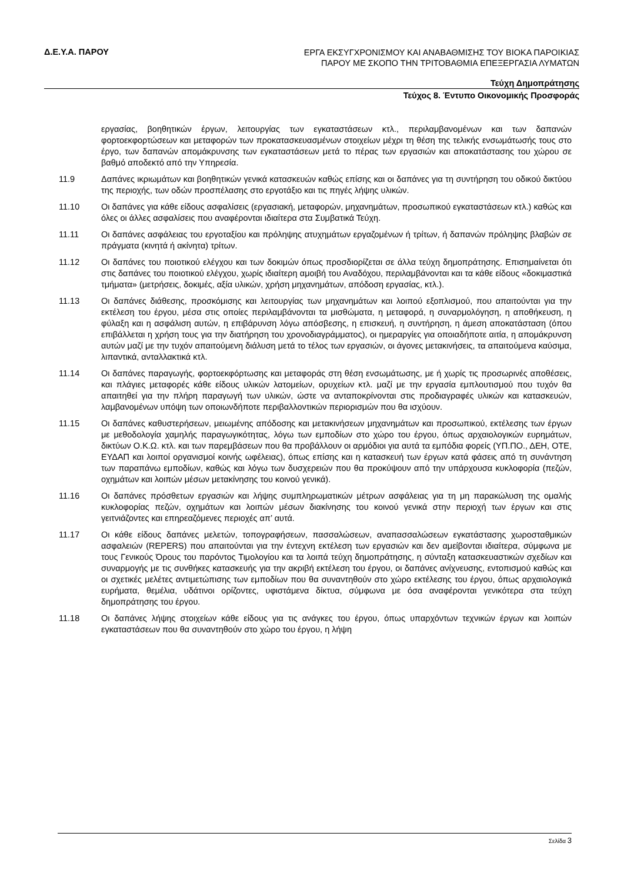Δ.Ε.Υ.Α. ΠΑΡΟΥ
ΕΡΓΑ ΕΚΣΥΓΧΡΟΝΙΣΜΟΥ ΚΑΙ ΑΝΑΒΑΘΜΙΣΗΣ ΤΟΥ ΒΙΟΚΑ ΠΑΡΟΙΚΙΑΣ
ΠΑΡΟΥ ΜΕ ΣΚΟΠΟ ΤΗΝ ΤΡΙΤΟΒΑΘΜΙΑ ΕΠΕΞΕΡΓΑΣΙΑ ΛΥΜΑΤΩΝ
Τεύχη Δημοπράτησης
Τεύχος 8. Έντυπο Οικονομικής Προσφοράς
εργασίας, βοηθητικών έργων, λειτουργίας των εγκαταστάσεων κτλ., περιλαμβανομένων και των δαπανών φορτοεκφορτώσεων και μεταφορών των προκατασκευασμένων στοιχείων μέχρι τη θέση της τελικής ενσωμάτωσής τους στο έργο, των δαπανών απομάκρυνσης των εγκαταστάσεων μετά το πέρας των εργασιών και αποκατάστασης του χώρου σε βαθμό αποδεκτό από την Υπηρεσία.
11.9 Δαπάνες ικριωμάτων και βοηθητικών γενικά κατασκευών καθώς επίσης και οι δαπάνες για τη συντήρηση του οδικού δικτύου της περιοχής, των οδών προσπέλασης στο εργοτάξιο και τις πηγές λήψης υλικών.
11.10 Οι δαπάνες για κάθε είδους ασφαλίσεις (εργασιακή, μεταφορών, μηχανημάτων, προσωπικού εγκαταστάσεων κτλ.) καθώς και όλες οι άλλες ασφαλίσεις που αναφέρονται ιδιαίτερα στα Συμβατικά Τεύχη.
11.11 Οι δαπάνες ασφάλειας του εργοταξίου και πρόληψης ατυχημάτων εργαζομένων ή τρίτων, ή δαπανών πρόληψης βλαβών σε πράγματα (κινητά ή ακίνητα) τρίτων.
11.12 Οι δαπάνες του ποιοτικού ελέγχου και των δοκιμών όπως προσδιορίζεται σε άλλα τεύχη δημοπράτησης. Επισημαίνεται ότι στις δαπάνες του ποιοτικού ελέγχου, χωρίς ιδιαίτερη αμοιβή του Αναδόχου, περιλαμβάνονται και τα κάθε είδους «δοκιμαστικά τμήματα» (μετρήσεις, δοκιμές, αξία υλικών, χρήση μηχανημάτων, απόδοση εργασίας, κτλ.).
11.13 Οι δαπάνες διάθεσης, προσκόμισης και λειτουργίας των μηχανημάτων και λοιπού εξοπλισμού, που απαιτούνται για την εκτέλεση του έργου, μέσα στις οποίες περιλαμβάνονται τα μισθώματα, η μεταφορά, η συναρμολόγηση, η αποθήκευση, η φύλαξη και η ασφάλιση αυτών, η επιβάρυνση λόγω απόσβεσης, η επισκευή, η συντήρηση, η άμεση αποκατάσταση (όπου επιβάλλεται η χρήση τους για την διατήρηση του χρονοδιαγράμματος), οι ημεραργίες για οποιαδήποτε αιτία, η απομάκρυνση αυτών μαζί με την τυχόν απαιτούμενη διάλυση μετά το τέλος των εργασιών, οι άγονες μετακινήσεις, τα απαιτούμενα καύσιμα, λιπαντικά, ανταλλακτικά κτλ.
11.14 Οι δαπάνες παραγωγής, φορτοεκφόρτωσης και μεταφοράς στη θέση ενσωμάτωσης, με ή χωρίς τις προσωρινές αποθέσεις, και πλάγιες μεταφορές κάθε είδους υλικών λατομείων, ορυχείων κτλ. μαζί με την εργασία εμπλουτισμού που τυχόν θα απαιτηθεί για την πλήρη παραγωγή των υλικών, ώστε να ανταποκρίνονται στις προδιαγραφές υλικών και κατασκευών, λαμβανομένων υπόψη των οποιωνδήποτε περιβαλλοντικών περιορισμών που θα ισχύουν.
11.15 Οι δαπάνες καθυστερήσεων, μειωμένης απόδοσης και μετακινήσεων μηχανημάτων και προσωπικού, εκτέλεσης των έργων με μεθοδολογία χαμηλής παραγωγικότητας, λόγω των εμποδίων στο χώρο του έργου, όπως αρχαιολογικών ευρημάτων, δικτύων Ο.Κ.Ω. κτλ. και των παρεμβάσεων που θα προβάλλουν οι αρμόδιοι για αυτά τα εμπόδια φορείς (ΥΠ.ΠΟ., ΔΕΗ, ΟΤΕ, ΕΥΔΑΠ και λοιποί οργανισμοί κοινής ωφέλειας), όπως επίσης και η κατασκευή των έργων κατά φάσεις από τη συνάντηση των παραπάνω εμποδίων, καθώς και λόγω των δυσχερειών που θα προκύψουν από την υπάρχουσα κυκλοφορία (πεζών, οχημάτων και λοιπών μέσων μετακίνησης του κοινού γενικά).
11.16 Οι δαπάνες πρόσθετων εργασιών και λήψης συμπληρωματικών μέτρων ασφάλειας για τη μη παρακώλυση της ομαλής κυκλοφορίας πεζών, οχημάτων και λοιπών μέσων διακίνησης του κοινού γενικά στην περιοχή των έργων και στις γειτνιάζοντες και επηρεαζόμενες περιοχές απ’ αυτά.
11.17 Οι κάθε είδους δαπάνες μελετών, τοπογραφήσεων, πασσαλώσεων, αναπασσαλώσεων εγκατάστασης χωροσταθμικών ασφαλειών (REPERS) που απαιτούνται για την έντεχνη εκτέλεση των εργασιών και δεν αμείβονται ιδιαίτερα, σύμφωνα με τους Γενικούς Όρους του παρόντος Τιμολογίου και τα λοιπά τεύχη δημοπράτησης, η σύνταξη κατασκευαστικών σχεδίων και συναρμογής με τις συνθήκες κατασκευής για την ακριβή εκτέλεση του έργου, οι δαπάνες ανίχνευσης, εντοπισμού καθώς και οι σχετικές μελέτες αντιμετώπισης των εμποδίων που θα συναντηθούν στο χώρο εκτέλεσης του έργου, όπως αρχαιολογικά ευρήματα, θεμέλια, υδάτινοι ορίζοντες, υφιστάμενα δίκτυα, σύμφωνα με όσα αναφέρονται γενικότερα στα τεύχη δημοπράτησης του έργου.
11.18 Οι δαπάνες λήψης στοιχείων κάθε είδους για τις ανάγκες του έργου, όπως υπαρχόντων τεχνικών έργων και λοιπών εγκαταστάσεων που θα συναντηθούν στο χώρο του έργου, η λήψη
Σελίδα 3